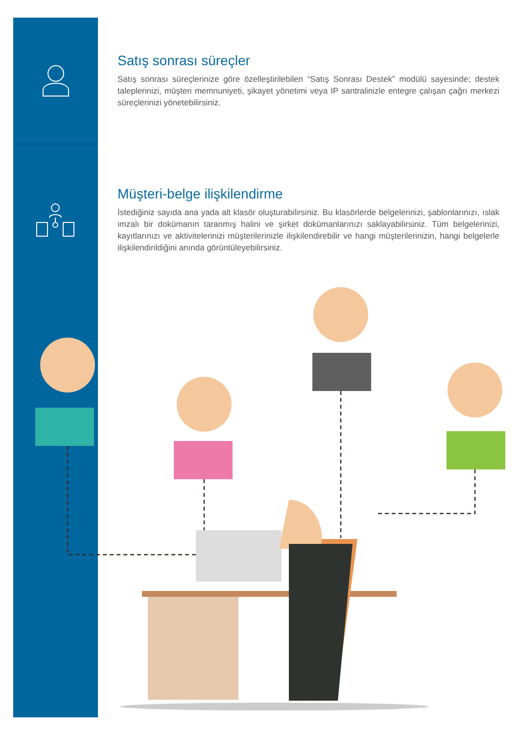Satış sonrası süreçler
Satış sonrası süreçlerinize göre özelleştirilebilen “Satış Sonrası Destek” modülü sayesinde; destek taleplerinizi, müşteri memnuniyeti, şikayet yönetimi veya IP santralinizle entegre çalışan çağrı merkezi süreçlerinizi yönetebilirsiniz.
Müşteri-belge ilişkilendirme
İstediğiniz sayıda ana yada alt klasör oluşturabilirsiniz. Bu klasörlerde belgelerinizi, şablonlarınızı, ıslak imzalı bir dokümanın taranmış halini ve şirket dokümanlarınızı saklayabilirsiniz. Tüm belgelerinizi, kayıtlarınızı ve aktivitelerinizi müşterilerinizle ilişkilendirebilir ve hangi müşterilerinizin, hangi belgelerle ilişkilendirildiğini anında görüntüleyebilirsiniz.